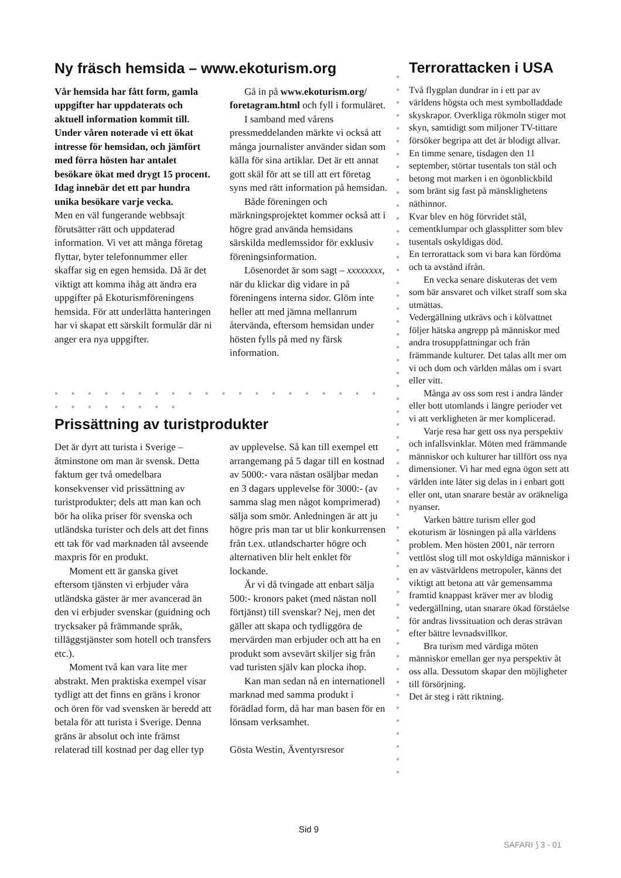Ny fräsch hemsida – www.ekoturism.org
Vår hemsida har fått form, gamla uppgifter har uppdaterats och aktuell information kommit till. Under våren noterade vi ett ökat intresse för hemsidan, och jämfört med förra hösten har antalet besökare ökat med drygt 15 procent. Idag innebär det ett par hundra unika besökare varje vecka.
Men en väl fungerande webbsajt förutsätter rätt och uppdaterad information. Vi vet att många företag flyttar, byter telefonnummer eller skaffar sig en egen hemsida. Då är det viktigt att komma ihåg att ändra era uppgifter på Ekoturismföreningens hemsida. För att underlätta hanteringen har vi skapat ett särskilt formulär där ni anger era nya uppgifter.
Gå in på www.ekoturism.org/ foretagram.html och fyll i formuläret.
I samband med vårens pressmeddelanden märkte vi också att många journalister använder sidan som källa för sina artiklar. Det är ett annat gott skäl för att se till att ert företag syns med rätt information på hemsidan.
Både föreningen och märkningsprojektet kommer också att i högre grad använda hemsidans särskilda medlemssidor för exklusiv föreningsinformation.
Lösenordet är som sagt – xxxxxxxx, när du klickar dig vidare in på föreningens interna sidor. Glöm inte heller att med jämna mellanrum återvända, eftersom hemsidan under hösten fylls på med ny färsk information.
● ● ● ● ● ● ● ● ● ● ● ● ● ● ● ● ● ● ● ● ● ● ● ● ● ● ● ●
Prissättning av turistprodukter
Det är dyrt att turista i Sverige – åtminstone om man är svensk. Detta faktum ger två omedelbara konsekvenser vid prissättning av turistprodukter; dels att man kan och bör ha olika priser för svenska och utländska turister och dels att det finns ett tak för vad marknaden tål avseende maxpris för en produkt.
Moment ett är ganska givet eftersom tjänsten vi erbjuder våra utländska gäster är mer avancerad än den vi erbjuder svenskar (guidning och trycksaker på främmande språk, tilläggstjänster som hotell och transfers etc.).
Moment två kan vara lite mer abstrakt. Men praktiska exempel visar tydligt att det finns en gräns i kronor och ören för vad svensken är beredd att betala för att turista i Sverige. Denna gräns är absolut och inte främst relaterad till kostnad per dag eller typ av upplevelse. Så kan till exempel ett arrangemang på 5 dagar till en kostnad av 5000:- vara nästan osäljbar medan en 3 dagars upplevelse för 3000:- (av samma slag men något komprimerad) sälja som smör. Anledningen är att ju högre pris man tar ut blir konkurrensen från t.ex. utlandscharter högre och alternativen blir helt enklet för lockande.
Är vi då tvingade att enbart sälja 500:- kronors paket (med nästan noll förtjänst) till svenskar? Nej, men det gäller att skapa och tydliggöra de mervärden man erbjuder och att ha en produkt som avsevärt skiljer sig från vad turisten själv kan plocka ihop.
Kan man sedan nå en internationell marknad med samma produkt i förädlad form, då har man basen för en lönsam verksamhet.
Gösta Westin, Äventyrsresor
●
●
●
●
●
●
●
●
●
●
●
●
●
●
●
●
●
●
●
●
●
●
●
●
●
●
●
●
●
●
●
●
●
●
●
●
●
●
●
●
●
●
●
●
●
●
●
●
●
●
●
●
●
●
●
Terrorattacken i USA
Två flygplan dundrar in i ett par av världens högsta och mest symbolladdade skyskrapor. Overkliga rökmoln stiger mot skyn, samtidigt som miljoner TV-tittare försöker begripa att det är blodigt allvar. En timme senare, tisdagen den 11 september, störtar tusentals ton stål och betong mot marken i en ögonblickbild som bränt sig fast på mänsklighetens näthinnor.
Kvar blev en hög förvridet stål, cementklumpar och glassplitter som blev tusentals oskyldigas död.
En terrorattack som vi bara kan fördöma och ta avstånd ifrån.
En vecka senare diskuteras det vem som bär ansvaret och vilket straff som ska utmättas.
Vedergällning utkrävs och i kölvattnet följer hätska angrepp på människor med andra trosuppfattningar och från främmande kulturer. Det talas allt mer om vi och dom och världen målas om i svart eller vitt.
Många av oss som rest i andra länder eller bott utomlands i längre perioder vet vi att verkligheten är mer komplicerad.
Varje resa har gett oss nya perspektiv och infallsvinklar. Möten med främmande människor och kulturer har tillfört oss nya dimensioner. Vi har med egna ögon sett att världen inte låter sig delas in i enbart gott eller ont, utan snarare består av oräkneliga nyanser.
Varken bättre turism eller god ekoturism är lösningen på alla världens problem. Men hösten 2001, när terrorn vettlöst slog till mot oskyldiga människor i en av västvärldens metropoler, känns det viktigt att betona att vår gemensamma framtid knappast kräver mer av blodig vedergällning, utan snarare ökad förståelse för andras livssituation och deras strävan efter bättre levnadsvillkor.
Bra turism med värdiga möten människor emellan ger nya perspektiv åt oss alla. Dessutom skapar den möjligheter till försörjning.
Det är steg i rätt riktning.
Sid 9
SAFARI ⟆ 3 - 01